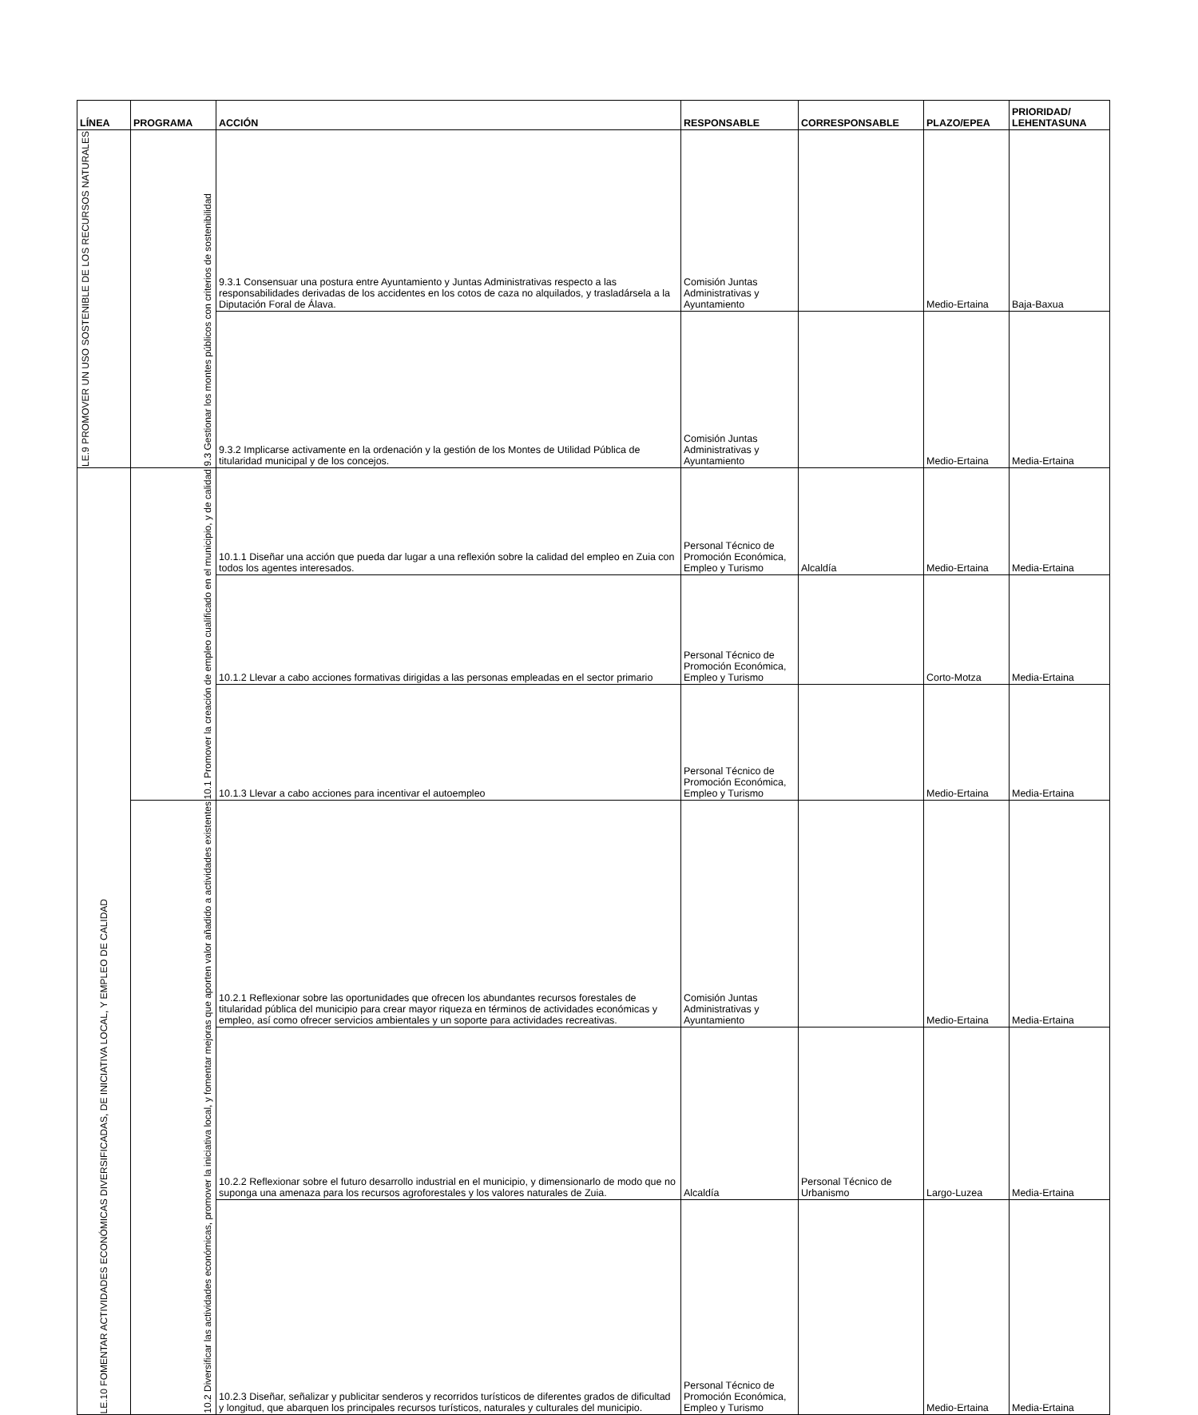| LÍNEA | PROGRAMA | ACCIÓN | RESPONSABLE | CORRESPONSABLE | PLAZO/EPEA | PRIORIDAD/ LEHENTASUNA |
| --- | --- | --- | --- | --- | --- | --- |
| LE.9 PROMOVER UN USO SOSTENIBLE DE LOS RECURSOS NATURALES | 9.3 Gestionar los montes públicos con criterios de sostenibilidad | 9.3.1 Consensuar una postura entre Ayuntamiento y Juntas Administrativas respecto a las responsabilidades derivadas de los accidentes en los cotos de caza no alquilados, y trasladársela a la Diputación Foral de Álava. | Comisión Juntas Administrativas y Ayuntamiento | | Medio-Ertaina | Baja-Baxua |
| | | 9.3.2 Implicarse activamente en la ordenación y la gestión de los Montes de Utilidad Pública de titularidad municipal y de los concejos. | Comisión Juntas Administrativas y Ayuntamiento | | Medio-Ertaina | Media-Ertaina |
| LE.10 FOMENTAR ACTIVIDADES ECONÓMICAS DIVERSIFICADAS, DE INICIATIVA LOCAL, Y EMPLEO DE CALIDAD | 10.1 Promover la creación de empleo cualificado en el municipio, y de calidad | 10.1.1 Diseñar una acción que pueda dar lugar a una reflexión sobre la calidad del empleo en Zuia con todos los agentes interesados. | Personal Técnico de Promoción Económica, Empleo y Turismo | Alcaldía | Medio-Ertaina | Media-Ertaina |
| | | 10.1.2 Llevar a cabo acciones formativas dirigidas a las personas empleadas en el sector primario | Personal Técnico de Promoción Económica, Empleo y Turismo | | Corto-Motza | Media-Ertaina |
| | | 10.1.3 Llevar a cabo acciones para incentivar el autoempleo | Personal Técnico de Promoción Económica, Empleo y Turismo | | Medio-Ertaina | Media-Ertaina |
| | 10.2 Diversificar las actividades económicas, promover la iniciativa local, y fomentar mejoras que aporten valor añadido a actividades existentes | 10.2.1 Reflexionar sobre las oportunidades que ofrecen los abundantes recursos forestales de titularidad pública del municipio para crear mayor riqueza en términos de actividades económicas y empleo, así como ofrecer servicios ambientales y un soporte para actividades recreativas. | Comisión Juntas Administrativas y Ayuntamiento | | Medio-Ertaina | Media-Ertaina |
| | | 10.2.2 Reflexionar sobre el futuro desarrollo industrial en el municipio, y dimensionarlo de modo que no suponga una amenaza para los recursos agroforestales y los valores naturales de Zuia. | Alcaldía | Personal Técnico de Urbanismo | Largo-Luzea | Media-Ertaina |
| | | 10.2.3 Diseñar, señalizar y publicitar senderos y recorridos turísticos de diferentes grados de dificultad y longitud, que abarquen los principales recursos turísticos, naturales y culturales del municipio. | Personal Técnico de Promoción Económica, Empleo y Turismo | | Medio-Ertaina | Media-Ertaina |